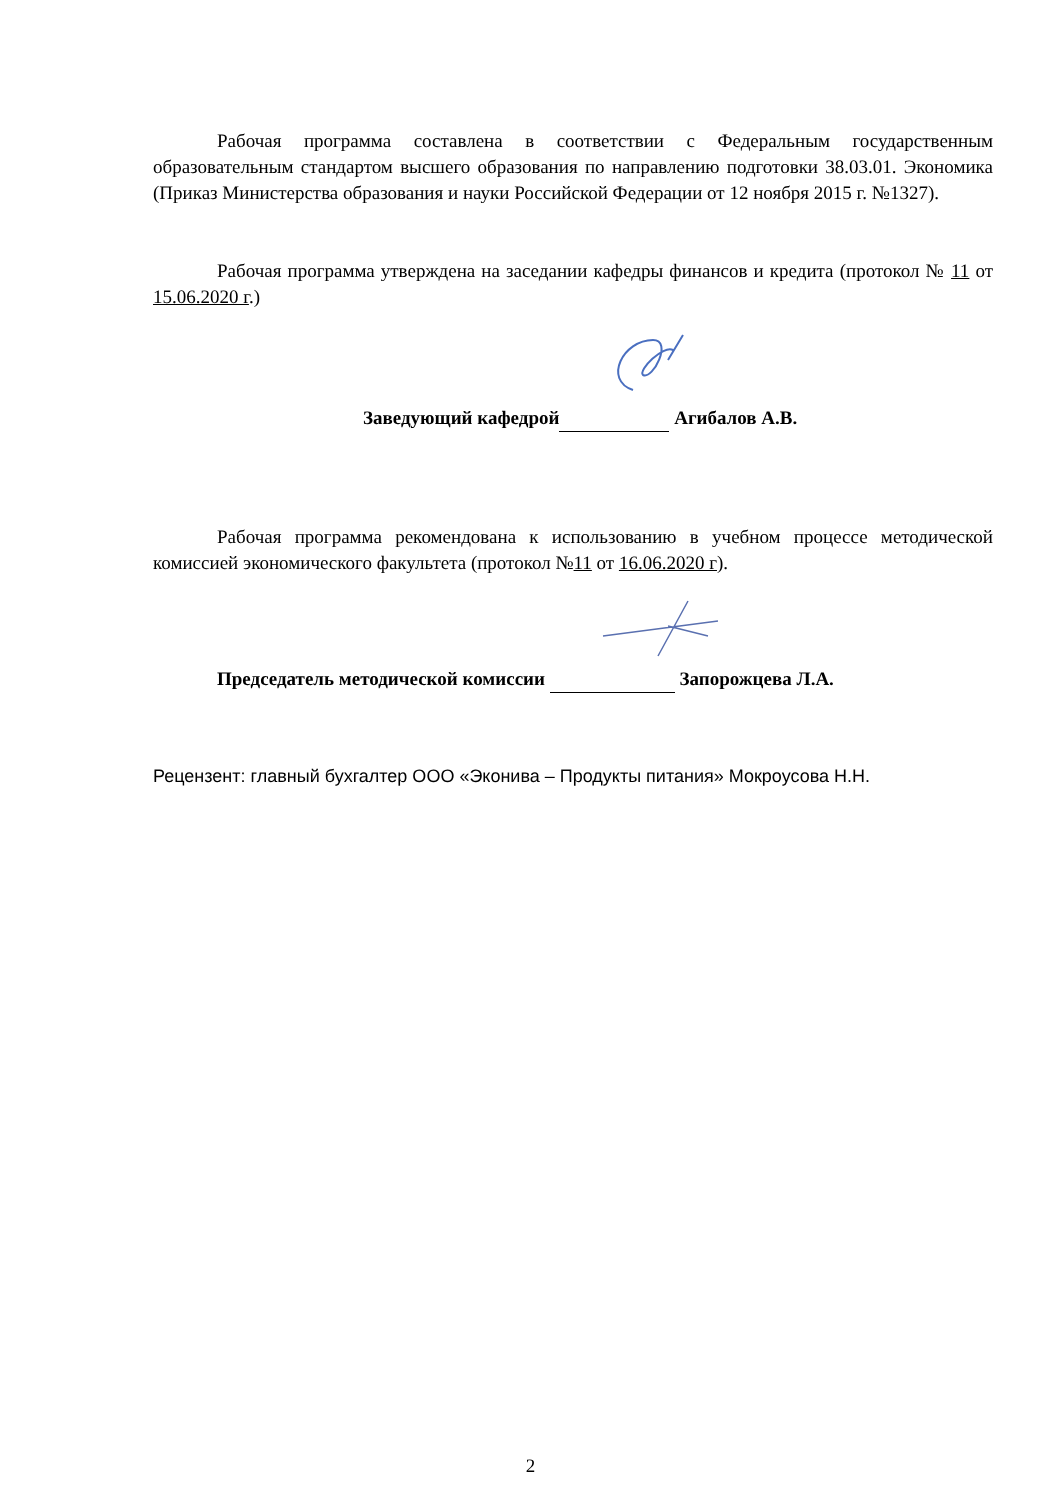Рабочая программа составлена в соответствии с Федеральным государственным образовательным стандартом высшего образования по направлению подготовки 38.03.01. Экономика (Приказ Министерства образования и науки Российской Федерации от 12 ноября 2015 г. №1327).
Рабочая программа утверждена на заседании кафедры финансов и кредита (протокол № 11 от 15.06.2020 г.)
Заведующий кафедрой Агибалов А.В.
Рабочая программа рекомендована к использованию в учебном процессе методической комиссией экономического факультета (протокол №11 от 16.06.2020 г).
Председатель методической комиссии Запорожцева Л.А.
Рецензент: главный бухгалтер ООО «Эконива – Продукты питания» Мокроусова Н.Н.
2